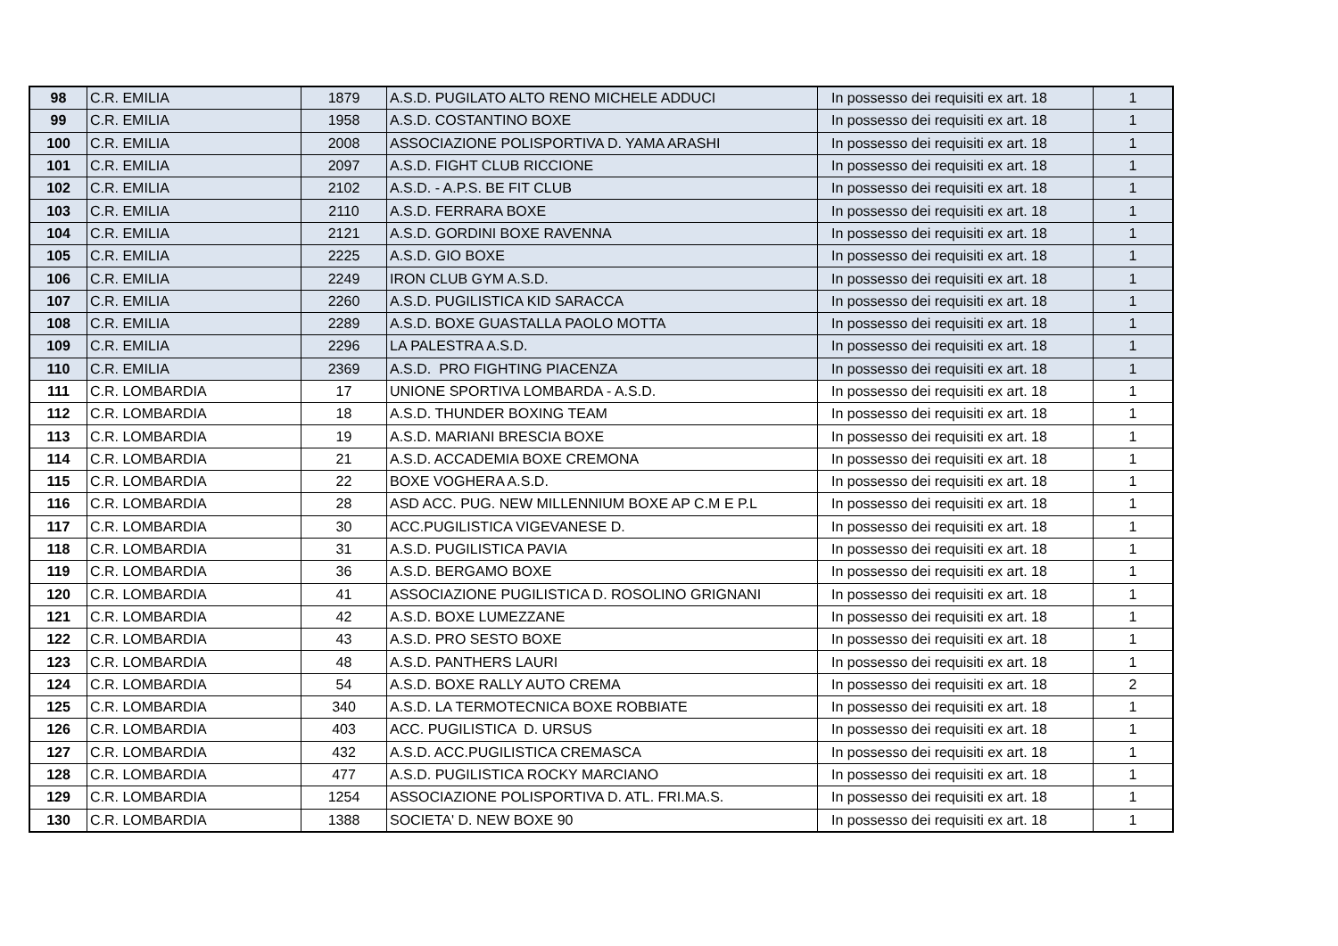| 98 | C.R. EMILIA | 1879 | A.S.D. PUGILATO ALTO RENO MICHELE ADDUCI | In possesso dei requisiti ex art. 18 | 1 |
| 99 | C.R. EMILIA | 1958 | A.S.D. COSTANTINO BOXE | In possesso dei requisiti ex art. 18 | 1 |
| 100 | C.R. EMILIA | 2008 | ASSOCIAZIONE POLISPORTIVA D. YAMA ARASHI | In possesso dei requisiti ex art. 18 | 1 |
| 101 | C.R. EMILIA | 2097 | A.S.D. FIGHT CLUB RICCIONE | In possesso dei requisiti ex art. 18 | 1 |
| 102 | C.R. EMILIA | 2102 | A.S.D. - A.P.S. BE FIT CLUB | In possesso dei requisiti ex art. 18 | 1 |
| 103 | C.R. EMILIA | 2110 | A.S.D. FERRARA BOXE | In possesso dei requisiti ex art. 18 | 1 |
| 104 | C.R. EMILIA | 2121 | A.S.D. GORDINI BOXE RAVENNA | In possesso dei requisiti ex art. 18 | 1 |
| 105 | C.R. EMILIA | 2225 | A.S.D. GIO BOXE | In possesso dei requisiti ex art. 18 | 1 |
| 106 | C.R. EMILIA | 2249 | IRON CLUB GYM A.S.D. | In possesso dei requisiti ex art. 18 | 1 |
| 107 | C.R. EMILIA | 2260 | A.S.D. PUGILISTICA KID SARACCA | In possesso dei requisiti ex art. 18 | 1 |
| 108 | C.R. EMILIA | 2289 | A.S.D. BOXE GUASTALLA PAOLO MOTTA | In possesso dei requisiti ex art. 18 | 1 |
| 109 | C.R. EMILIA | 2296 | LA PALESTRA A.S.D. | In possesso dei requisiti ex art. 18 | 1 |
| 110 | C.R. EMILIA | 2369 | A.S.D. PRO FIGHTING PIACENZA | In possesso dei requisiti ex art. 18 | 1 |
| 111 | C.R. LOMBARDIA | 17 | UNIONE SPORTIVA LOMBARDA - A.S.D. | In possesso dei requisiti ex art. 18 | 1 |
| 112 | C.R. LOMBARDIA | 18 | A.S.D. THUNDER BOXING TEAM | In possesso dei requisiti ex art. 18 | 1 |
| 113 | C.R. LOMBARDIA | 19 | A.S.D. MARIANI BRESCIA BOXE | In possesso dei requisiti ex art. 18 | 1 |
| 114 | C.R. LOMBARDIA | 21 | A.S.D. ACCADEMIA BOXE CREMONA | In possesso dei requisiti ex art. 18 | 1 |
| 115 | C.R. LOMBARDIA | 22 | BOXE VOGHERA A.S.D. | In possesso dei requisiti ex art. 18 | 1 |
| 116 | C.R. LOMBARDIA | 28 | ASD ACC. PUG. NEW MILLENNIUM BOXE AP C.M E P.L | In possesso dei requisiti ex art. 18 | 1 |
| 117 | C.R. LOMBARDIA | 30 | ACC.PUGILISTICA VIGEVANESE D. | In possesso dei requisiti ex art. 18 | 1 |
| 118 | C.R. LOMBARDIA | 31 | A.S.D. PUGILISTICA PAVIA | In possesso dei requisiti ex art. 18 | 1 |
| 119 | C.R. LOMBARDIA | 36 | A.S.D. BERGAMO BOXE | In possesso dei requisiti ex art. 18 | 1 |
| 120 | C.R. LOMBARDIA | 41 | ASSOCIAZIONE PUGILISTICA D. ROSOLINO GRIGNANI | In possesso dei requisiti ex art. 18 | 1 |
| 121 | C.R. LOMBARDIA | 42 | A.S.D. BOXE LUMEZZANE | In possesso dei requisiti ex art. 18 | 1 |
| 122 | C.R. LOMBARDIA | 43 | A.S.D. PRO SESTO BOXE | In possesso dei requisiti ex art. 18 | 1 |
| 123 | C.R. LOMBARDIA | 48 | A.S.D. PANTHERS LAURI | In possesso dei requisiti ex art. 18 | 1 |
| 124 | C.R. LOMBARDIA | 54 | A.S.D. BOXE RALLY AUTO CREMA | In possesso dei requisiti ex art. 18 | 2 |
| 125 | C.R. LOMBARDIA | 340 | A.S.D. LA TERMOTECNICA BOXE ROBBIATE | In possesso dei requisiti ex art. 18 | 1 |
| 126 | C.R. LOMBARDIA | 403 | ACC. PUGILISTICA D. URSUS | In possesso dei requisiti ex art. 18 | 1 |
| 127 | C.R. LOMBARDIA | 432 | A.S.D. ACC.PUGILISTICA CREMASCA | In possesso dei requisiti ex art. 18 | 1 |
| 128 | C.R. LOMBARDIA | 477 | A.S.D. PUGILISTICA ROCKY MARCIANO | In possesso dei requisiti ex art. 18 | 1 |
| 129 | C.R. LOMBARDIA | 1254 | ASSOCIAZIONE POLISPORTIVA D. ATL. FRI.MA.S. | In possesso dei requisiti ex art. 18 | 1 |
| 130 | C.R. LOMBARDIA | 1388 | SOCIETA' D. NEW BOXE 90 | In possesso dei requisiti ex art. 18 | 1 |